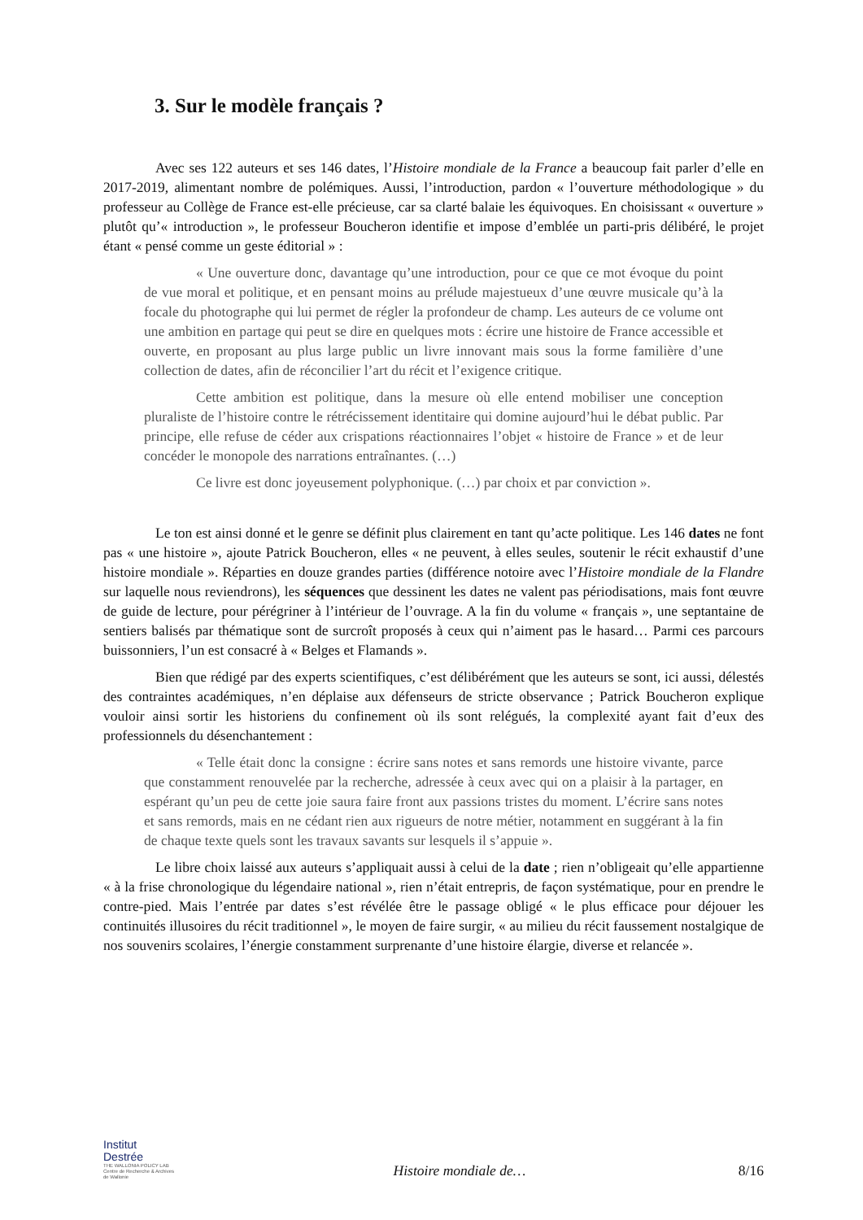3. Sur le modèle français ?
Avec ses 122 auteurs et ses 146 dates, l’Histoire mondiale de la France a beaucoup fait parler d’elle en 2017-2019, alimentant nombre de polémiques. Aussi, l’introduction, pardon « l’ouverture méthodologique » du professeur au Collège de France est-elle précieuse, car sa clarté balaie les équivoques. En choisissant « ouverture » plutôt qu’« introduction », le professeur Boucheron identifie et impose d’emblée un parti-pris délibéré, le projet étant « pensé comme un geste éditorial » :
« Une ouverture donc, davantage qu’une introduction, pour ce que ce mot évoque du point de vue moral et politique, et en pensant moins au prélude majestueux d’une œuvre musicale qu’à la focale du photographe qui lui permet de régler la profondeur de champ. Les auteurs de ce volume ont une ambition en partage qui peut se dire en quelques mots : écrire une histoire de France accessible et ouverte, en proposant au plus large public un livre innovant mais sous la forme familière d’une collection de dates, afin de réconcilier l’art du récit et l’exigence critique.
Cette ambition est politique, dans la mesure où elle entend mobiliser une conception pluraliste de l’histoire contre le rétrécissement identitaire qui domine aujourd’hui le débat public. Par principe, elle refuse de céder aux crispations réactionnaires l’objet « histoire de France » et de leur concéder le monopole des narrations entraînantes. (…)
Ce livre est donc joyeusement polyphonique. (…) par choix et par conviction ».
Le ton est ainsi donné et le genre se définit plus clairement en tant qu’acte politique. Les 146 dates ne font pas « une histoire », ajoute Patrick Boucheron, elles « ne peuvent, à elles seules, soutenir le récit exhaustif d’une histoire mondiale ». Réparties en douze grandes parties (différence notoire avec l’Histoire mondiale de la Flandre sur laquelle nous reviendrons), les séquences que dessinent les dates ne valent pas périodisations, mais font œuvre de guide de lecture, pour pérégriner à l’intérieur de l’ouvrage. A la fin du volume « français », une septantaine de sentiers balisés par thématique sont de surcroît proposés à ceux qui n’aiment pas le hasard… Parmi ces parcours buissonniers, l’un est consacré à « Belges et Flamands ».
Bien que rédigé par des experts scientifiques, c’est délibérément que les auteurs se sont, ici aussi, délestés des contraintes académiques, n’en déplaise aux défenseurs de stricte observance ; Patrick Boucheron explique vouloir ainsi sortir les historiens du confinement où ils sont relégués, la complexité ayant fait d’eux des professionnels du désenchantement :
« Telle était donc la consigne : écrire sans notes et sans remords une histoire vivante, parce que constamment renouvelée par la recherche, adressée à ceux avec qui on a plaisir à la partager, en espérant qu’un peu de cette joie saura faire front aux passions tristes du moment. L’écrire sans notes et sans remords, mais en ne cédant rien aux rigueurs de notre métier, notamment en suggérant à la fin de chaque texte quels sont les travaux savants sur lesquels il s’appuie ».
Le libre choix laissé aux auteurs s’appliquait aussi à celui de la date ; rien n’obligeait qu’elle appartienne « à la frise chronologique du légendaire national », rien n’était entrepris, de façon systématique, pour en prendre le contre-pied. Mais l’entrée par dates s’est révélée être le passage obligé « le plus efficace pour déjouer les continuités illusoires du récit traditionnel », le moyen de faire surgir, « au milieu du récit faussement nostalgique de nos souvenirs scolaires, l’énergie constamment surprenante d’une histoire élargie, diverse et relancée ».
Institut
Destrée
THE WALLONIA POLICY LAB
Centre de Recherche & Archives de Wallonie
Histoire mondiale de…
8/16